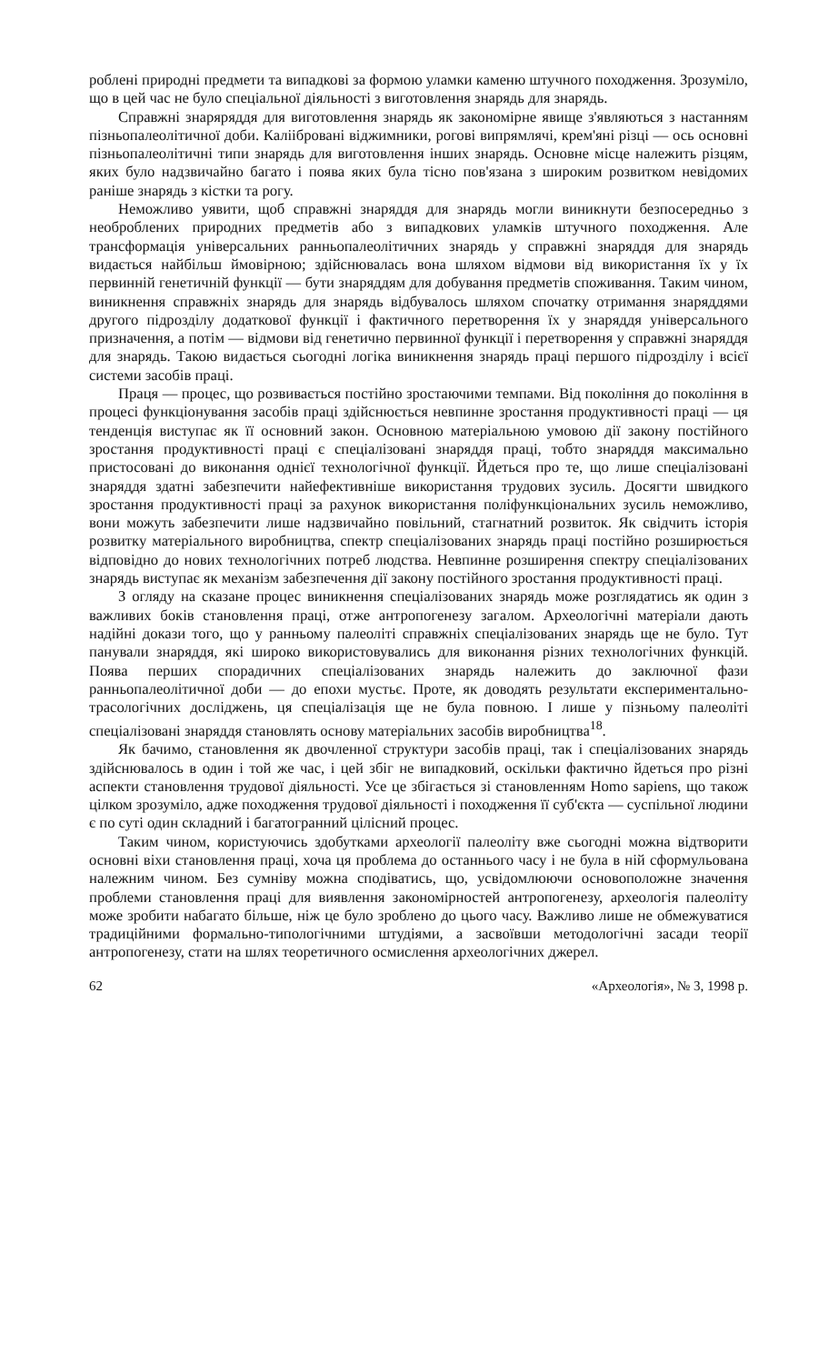роблені природні предмети та випадкові за формою уламки каменю штучного походження. Зрозуміло, що в цей час не було спеціальної діяльності з виготовлення знарядь для знарядь.
Справжні знаряряддя для виготовлення знарядь як закономірне явище з'являються з настанням пізньопалеолітичної доби. Каліібровані віджимники, рогові випрямлячі, крем'яні різці — ось основні пізньопалеолітичні типи знарядь для виготовлення інших знарядь. Основне місце належить різцям, яких було надзвичайно багато і поява яких була тісно пов'язана з широким розвитком невідомих раніше знарядь з кістки та рогу.
Неможливо уявити, щоб справжні знаряддя для знарядь могли виникнути безпосередньо з необроблених природних предметів або з випадкових уламків штучного походження. Але трансформація універсальних ранньопалеолітичних знарядь у справжні знаряддя для знарядь видається найбільш ймовірною; здійснювалась вона шляхом відмови від використання їх у їх первинній генетичній функції — бути знаряддям для добування предметів споживання. Таким чином, виникнення справжніх знарядь для знарядь відбувалось шляхом спочатку отримання знаряддями другого підрозділу додаткової функції і фактичного перетворення їх у знаряддя універсального призначення, а потім — відмови від генетично первинної функції і перетворення у справжні знаряддя для знарядь. Такою видається сьогодні логіка виникнення знарядь праці першого підрозділу і всієї системи засобів праці.
Праця — процес, що розвивається постійно зростаючими темпами. Від покоління до покоління в процесі функціонування засобів праці здійснюється невпинне зростання продуктивності праці — ця тенденція виступає як її основний закон. Основною матеріальною умовою дії закону постійного зростання продуктивності праці є спеціалізовані знаряддя праці, тобто знаряддя максимально пристосовані до виконання однієї технологічної функції. Йдеться про те, що лише спеціалізовані знаряддя здатні забезпечити найефективніше використання трудових зусиль. Досягти швидкого зростання продуктивності праці за рахунок використання поліфункціональних зусиль неможливо, вони можуть забезпечити лише надзвичайно повільний, стагнатний розвиток. Як свідчить історія розвитку матеріального виробництва, спектр спеціалізованих знарядь праці постійно розширюється відповідно до нових технологічних потреб людства. Невпинне розширення спектру спеціалізованих знарядь виступає як механізм забезпечення дії закону постійного зростання продуктивності праці.
З огляду на сказане процес виникнення спеціалізованих знарядь може розглядатись як один з важливих боків становлення праці, отже антропогенезу загалом. Археологічні матеріали дають надійні докази того, що у ранньому палеоліті справжніх спеціалізованих знарядь ще не було. Тут панували знаряддя, які широко використовувались для виконання різних технологічних функцій. Поява перших спорадичних спеціалізованих знарядь належить до заключної фази ранньопалеолітичної доби — до епохи мустьє. Проте, як доводять результати експериментально-трасологічних досліджень, ця спеціалізація ще не була повною. І лише у пізньому палеоліті спеціалізовані знаряддя становлять основу матеріальних засобів виробництва<sup>18</sup>.
Як бачимо, становлення як двочленної структури засобів праці, так і спеціалізованих знарядь здійснювалось в один і той же час, і цей збіг не випадковий, оскільки фактично йдеться про різні аспекти становлення трудової діяльності. Усе це збігається зі становленням Homo sapiens, що також цілком зрозуміло, адже походження трудової діяльності і походження її суб'єкта — суспільної людини є по суті один складний і багатогранний цілісний процес.
Таким чином, користуючись здобутками археології палеоліту вже сьогодні можна відтворити основні віхи становлення праці, хоча ця проблема до останнього часу і не була в ній сформульована належним чином. Без сумніву можна сподіватись, що, усвідомлюючи основоположне значення проблеми становлення праці для виявлення закономірностей антропогенезу, археологія палеоліту може зробити набагато більше, ніж це було зроблено до цього часу. Важливо лише не обмежуватися традиційними формально-типологічними штудіями, а засвоївши методологічні засади теорії антропогенезу, стати на шлях теоретичного осмислення археологічних джерел.
62 «Археологія», № 3, 1998 р.